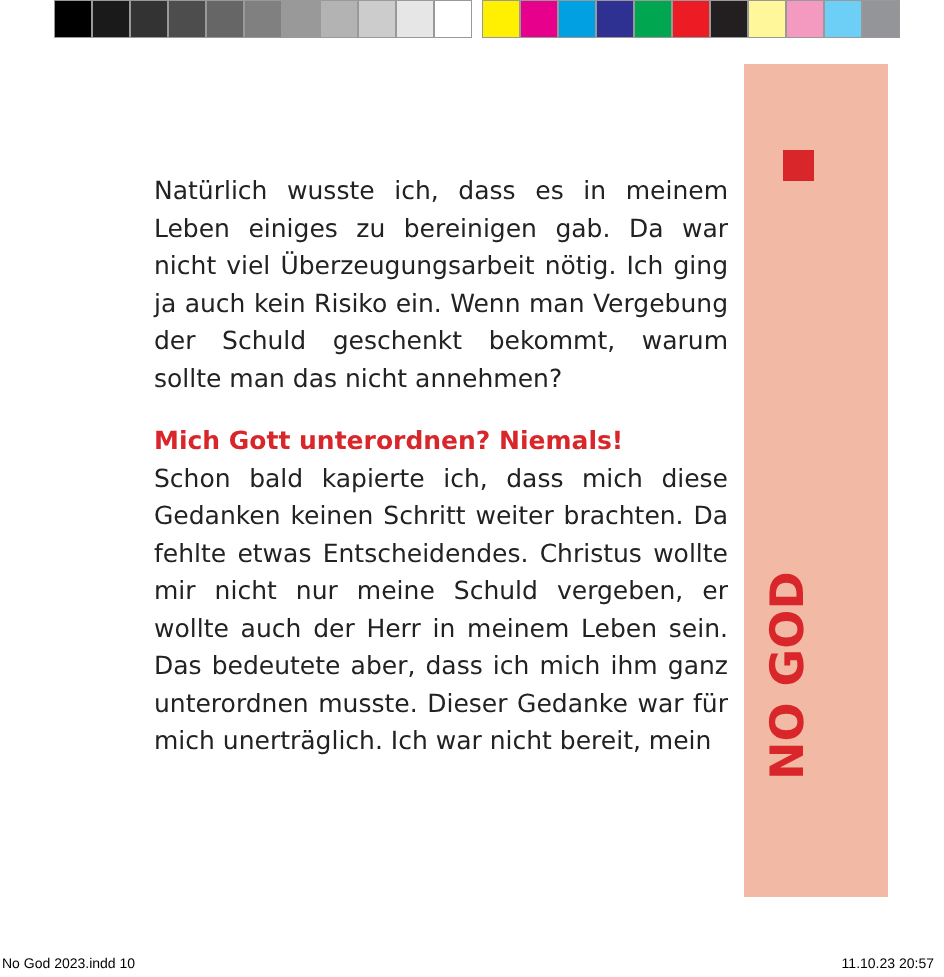NO GOD
Natürlich wusste ich, dass es in meinem Leben einiges zu bereinigen gab. Da war nicht viel Überzeugungsarbeit nötig. Ich ging ja auch kein Risiko ein. Wenn man Vergebung der Schuld geschenkt bekommt, warum sollte man das nicht annehmen?
Mich Gott unterordnen? Niemals!
Schon bald kapierte ich, dass mich diese Gedanken keinen Schritt weiter brachten. Da fehlte etwas Entscheidendes. Christus wollte mir nicht nur meine Schuld vergeben, er wollte auch der Herr in meinem Leben sein. Das bedeutete aber, dass ich mich ihm ganz unterordnen musste. Dieser Gedanke war für mich unerträglich. Ich war nicht bereit, mein
No God 2023.indd 10 11.10.23 20:57